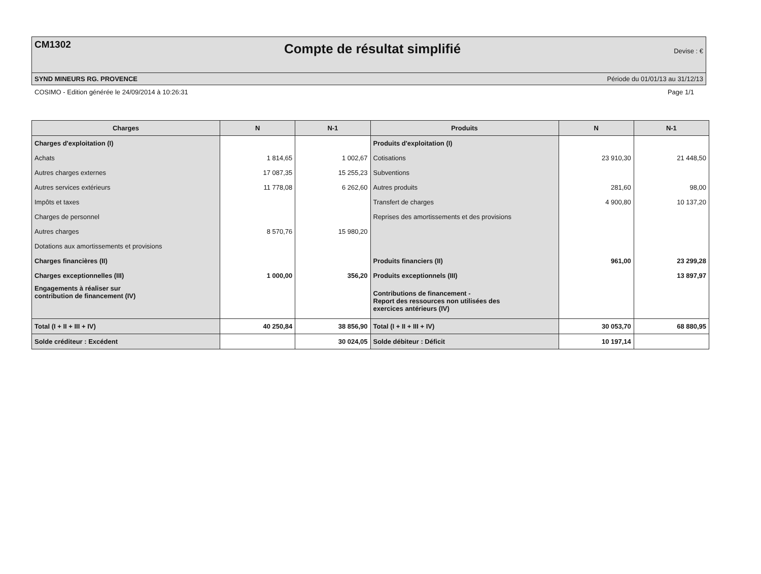CM1302 Compte de résultat simplifié Devise : €
SYND MINEURS RG. PROVENCE Période du 01/01/13 au 31/12/13
COSIMO - Edition générée le 24/09/2014 à 10:26:31 Page 1/1
| Charges | N | N-1 | Produits | N | N-1 |
| --- | --- | --- | --- | --- | --- |
| Charges d'exploitation (I) | | | Produits d'exploitation (I) | | |
| Achats | 1 814,65 | 1 002,67 | Cotisations | 23 910,30 | 21 448,50 |
| Autres charges externes | 17 087,35 | 15 255,23 | Subventions | | |
| Autres services extérieurs | 11 778,08 | 6 262,60 | Autres produits | 281,60 | 98,00 |
| Impôts et taxes | | | Transfert de charges | 4 900,80 | 10 137,20 |
| Charges de personnel | | | Reprises des amortissements et des provisions | | |
| Autres charges | 8 570,76 | 15 980,20 | | | |
| Dotations aux amortissements et provisions | | | | | |
| Charges financières (II) | | | Produits financiers (II) | 961,00 | 23 299,28 |
| Charges exceptionnelles (III) | 1 000,00 | 356,20 | Produits exceptionnels (III) | | 13 897,97 |
| Engagements à réaliser sur contribution de financement (IV) | | | Contributions de financement - Report des ressources non utilisées des exercices antérieurs (IV) | | |
| Total (I + II + III + IV) | 40 250,84 | 38 856,90 | Total (I + II + III + IV) | 30 053,70 | 68 880,95 |
| Solde créditeur : Excédent | | 30 024,05 | Solde débiteur : Déficit | 10 197,14 | |